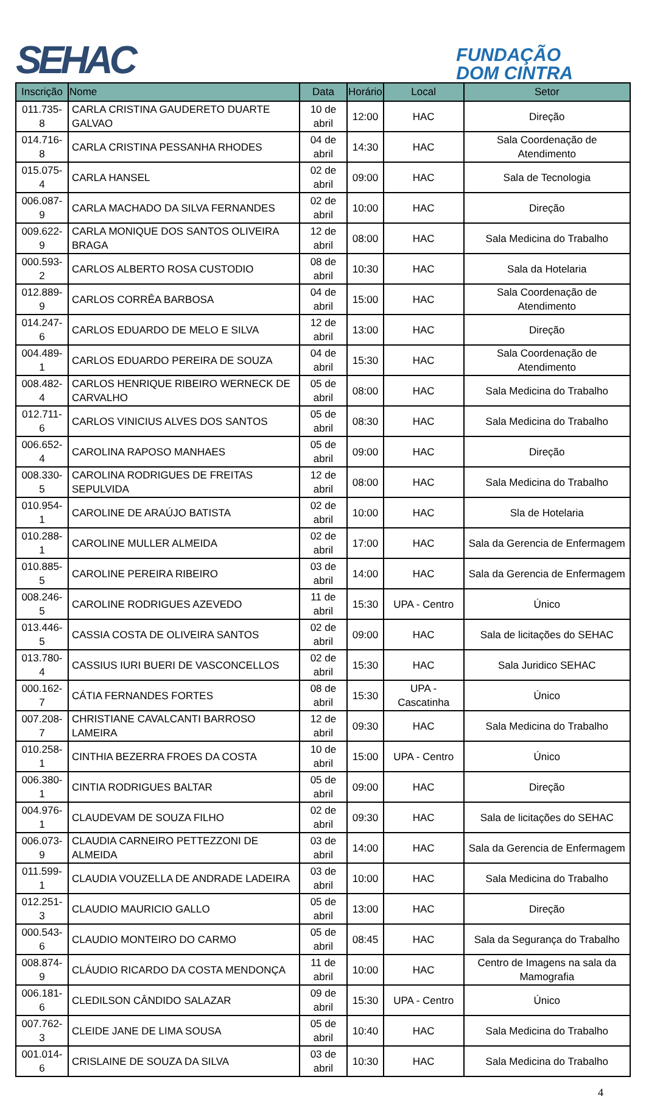SEHAC
FUNDAÇÃO
DOM CINTRA
| Inscrição | Nome | Data | Horário | Local | Setor |
| --- | --- | --- | --- | --- | --- |
| 011.735-8 | CARLA CRISTINA GAUDERETO DUARTE GALVAO | 10 de abril | 12:00 | HAC | Direção |
| 014.716-8 | CARLA CRISTINA PESSANHA RHODES | 04 de abril | 14:30 | HAC | Sala Coordenação de Atendimento |
| 015.075-4 | CARLA HANSEL | 02 de abril | 09:00 | HAC | Sala de Tecnologia |
| 006.087-9 | CARLA MACHADO DA SILVA FERNANDES | 02 de abril | 10:00 | HAC | Direção |
| 009.622-9 | CARLA MONIQUE DOS SANTOS OLIVEIRA BRAGA | 12 de abril | 08:00 | HAC | Sala Medicina do Trabalho |
| 000.593-2 | CARLOS ALBERTO ROSA CUSTODIO | 08 de abril | 10:30 | HAC | Sala da Hotelaria |
| 012.889-9 | CARLOS CORRÊA BARBOSA | 04 de abril | 15:00 | HAC | Sala Coordenação de Atendimento |
| 014.247-6 | CARLOS EDUARDO DE MELO E SILVA | 12 de abril | 13:00 | HAC | Direção |
| 004.489-1 | CARLOS EDUARDO PEREIRA DE SOUZA | 04 de abril | 15:30 | HAC | Sala Coordenação de Atendimento |
| 008.482-4 | CARLOS HENRIQUE RIBEIRO WERNECK DE CARVALHO | 05 de abril | 08:00 | HAC | Sala Medicina do Trabalho |
| 012.711-6 | CARLOS VINICIUS ALVES DOS SANTOS | 05 de abril | 08:30 | HAC | Sala Medicina do Trabalho |
| 006.652-4 | CAROLINA RAPOSO MANHAES | 05 de abril | 09:00 | HAC | Direção |
| 008.330-5 | CAROLINA RODRIGUES DE FREITAS SEPULVIDA | 12 de abril | 08:00 | HAC | Sala Medicina do Trabalho |
| 010.954-1 | CAROLINE DE ARAÚJO BATISTA | 02 de abril | 10:00 | HAC | Sla de Hotelaria |
| 010.288-1 | CAROLINE MULLER ALMEIDA | 02 de abril | 17:00 | HAC | Sala da Gerencia de Enfermagem |
| 010.885-5 | CAROLINE PEREIRA RIBEIRO | 03 de abril | 14:00 | HAC | Sala da Gerencia de Enfermagem |
| 008.246-5 | CAROLINE RODRIGUES AZEVEDO | 11 de abril | 15:30 | UPA - Centro | Único |
| 013.446-5 | CASSIA COSTA DE OLIVEIRA SANTOS | 02 de abril | 09:00 | HAC | Sala de licitações do SEHAC |
| 013.780-4 | CASSIUS IURI BUERI DE VASCONCELLOS | 02 de abril | 15:30 | HAC | Sala Juridico SEHAC |
| 000.162-7 | CÁTIA FERNANDES FORTES | 08 de abril | 15:30 | UPA - Cascatinha | Único |
| 007.208-7 | CHRISTIANE CAVALCANTI BARROSO LAMEIRA | 12 de abril | 09:30 | HAC | Sala Medicina do Trabalho |
| 010.258-1 | CINTHIA BEZERRA FROES DA COSTA | 10 de abril | 15:00 | UPA - Centro | Único |
| 006.380-1 | CINTIA RODRIGUES BALTAR | 05 de abril | 09:00 | HAC | Direção |
| 004.976-1 | CLAUDEVAM DE SOUZA FILHO | 02 de abril | 09:30 | HAC | Sala de licitações do SEHAC |
| 006.073-9 | CLAUDIA CARNEIRO PETTEZZONI DE ALMEIDA | 03 de abril | 14:00 | HAC | Sala da Gerencia de Enfermagem |
| 011.599-1 | CLAUDIA VOUZELLA DE ANDRADE LADEIRA | 03 de abril | 10:00 | HAC | Sala Medicina do Trabalho |
| 012.251-3 | CLAUDIO MAURICIO GALLO | 05 de abril | 13:00 | HAC | Direção |
| 000.543-6 | CLAUDIO MONTEIRO DO CARMO | 05 de abril | 08:45 | HAC | Sala da Segurança do Trabalho |
| 008.874-9 | CLÁUDIO RICARDO DA COSTA MENDONÇA | 11 de abril | 10:00 | HAC | Centro de Imagens na sala da Mamografia |
| 006.181-6 | CLEDILSON CÂNDIDO SALAZAR | 09 de abril | 15:30 | UPA - Centro | Único |
| 007.762-3 | CLEIDE JANE DE LIMA SOUSA | 05 de abril | 10:40 | HAC | Sala Medicina do Trabalho |
| 001.014-6 | CRISLAINE DE SOUZA DA SILVA | 03 de abril | 10:30 | HAC | Sala Medicina do Trabalho |
4